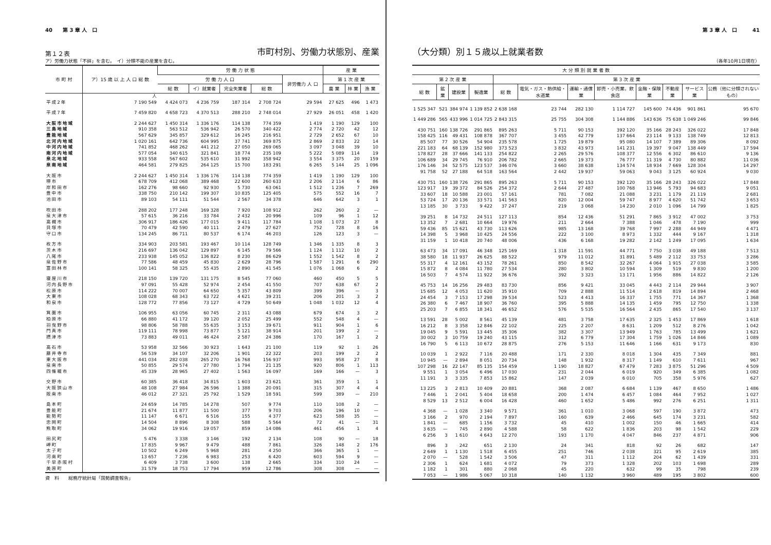40　　第 3 章 人　口
第１２表 市町村別、労働力状態別、産業
ア）労働力状態「不詳」を含む。　イ）分類不能の産業を含む。
| 市 町 村 | ア）15 歳 以 上 人 口 総 数 | 労 働 力 状 態 | | | | | 産 業 | | |
| --- | --- | --- | --- | --- | --- | --- | --- | --- | --- |
| | | 労 働 力 人 口 | | | | 非労働力 人 口 | 第 1 次 産 業 | | |
| | | 総 数 | イ）就業者 | 完全失業者 | 総 数 | | 農 業 | 林 業 | 漁 業 |
| | 人 | | | | | | | | |
| 平成2年 | 7 190 549 | 4 424 073 | 4 236 759 | 187 314 | 2 708 724 | 29 594 | 27 625 | 496 | 1 473 |
| 平成7年 | 7 459 820 | 4 658 723 | 4 370 513 | 288 210 | 2 748 014 | 27 929 | 26 051 | 458 | 1 420 |
| 大阪市地域 | 2 244 627 | 1 450 314 | 1 336 176 | 114 138 | 774 359 | 1 419 | 1 190 | 129 | 100 |
| 三島地域 | 910 358 | 563 512 | 536 942 | 26 570 | 340 422 | 2 774 | 2 720 | 42 | 12 |
| 豊能地域 | 567 629 | 345 857 | 329 612 | 16 245 | 216 951 | 2 729 | 2 652 | 67 | 10 |
| 北河内地域 | 1 020 161 | 642 736 | 604 995 | 37 741 | 369 875 | 2 869 | 2 833 | 22 | 14 |
| 中河内地域 | 741 852 | 468 262 | 441 212 | 27 050 | 269 065 | 3 097 | 3 048 | 39 | 10 |
| 南河内地域 | 577 054 | 340 615 | 321 841 | 18 774 | 235 109 | 5 222 | 5 089 | 114 | 19 |
| 泉北地域 | 933 558 | 567 602 | 535 610 | 31 992 | 358 942 | 3 554 | 3 375 | 20 | 159 |
| 泉南地域 | 464 581 | 279 825 | 264 125 | 15 700 | 183 291 | 6 265 | 5 144 | 25 | 1 096 |
| 大阪市 | 2 244 627 | 1 450 314 | 1 336 176 | 114 138 | 774 359 | 1 419 | 1 190 | 129 | 100 |
| 堺市 | 678 709 | 412 068 | 389 468 | 22 600 | 260 633 | 2 206 | 2 114 | 6 | 86 |
| 岸和田市 | 162 276 | 98 660 | 92 930 | 5 730 | 63 061 | 1 512 | 1 236 | 7 | 269 |
| 豊中市 | 338 750 | 210 142 | 199 307 | 10 835 | 125 405 | 575 | 552 | 16 | 7 |
| 池田市 | 89 103 | 54 111 | 51 544 | 2 567 | 34 378 | 646 | 642 | 3 | 1 |
| 吹田市 | 288 202 | 177 248 | 169 328 | 7 920 | 108 912 | 262 | 260 | 2 | — |
| 泉大津市 | 57 615 | 36 216 | 33 784 | 2 432 | 20 996 | 109 | 96 | 1 | 12 |
| 高槻市 | 306 917 | 186 426 | 177 015 | 9 411 | 117 784 | 1 108 | 1 073 | 27 | 8 |
| 貝塚市 | 70 479 | 42 590 | 40 111 | 2 479 | 27 627 | 752 | 728 | 8 | 16 |
| 守口市 | 134 245 | 86 711 | 80 537 | 6 174 | 46 203 | 126 | 123 | 3 | — |
| 枚方市 | 334 903 | 203 581 | 193 467 | 10 114 | 128 749 | 1 346 | 1 335 | 8 | 3 |
| 茨木市 | 216 697 | 136 042 | 129 897 | 6 145 | 79 566 | 1 124 | 1 112 | 10 | 2 |
| 八尾市 | 233 938 | 145 052 | 136 822 | 8 230 | 86 629 | 1 552 | 1 542 | 8 | 2 |
| 泉佐野市 | 77 586 | 48 459 | 45 830 | 2 629 | 28 796 | 1 587 | 1 291 | 6 | 290 |
| 富田林市 | 100 141 | 58 325 | 55 435 | 2 890 | 41 545 | 1 076 | 1 068 | 6 | 2 |
| 寝屋川市 | 218 150 | 139 720 | 131 175 | 8 545 | 77 060 | 460 | 450 | 5 | 5 |
| 河内長野市 | 97 091 | 55 428 | 52 974 | 2 454 | 41 550 | 707 | 638 | 67 | 2 |
| 松原市 | 114 222 | 70 007 | 64 650 | 5 357 | 43 809 | 399 | 396 | — | 3 |
| 大東市 | 108 028 | 68 343 | 63 722 | 4 621 | 39 231 | 206 | 201 | 3 | 2 |
| 和泉市 | 128 772 | 77 856 | 73 127 | 4 729 | 50 649 | 1 048 | 1 032 | 12 | 4 |
| 箕面市 | 106 955 | 63 056 | 60 745 | 2 311 | 43 088 | 679 | 674 | 3 | 2 |
| 柏原市 | 66 880 | 41 172 | 39 120 | 2 052 | 25 499 | 552 | 548 | 4 | — |
| 羽曳野市 | 98 806 | 58 788 | 55 635 | 3 153 | 39 671 | 911 | 904 | 1 | 6 |
| 門真市 | 119 111 | 78 998 | 73 877 | 5 121 | 38 914 | 201 | 199 | 2 | — |
| 摂津市 | 73 883 | 49 011 | 46 424 | 2 587 | 24 386 | 170 | 167 | 1 | 2 |
| 高石市 | 53 958 | 32 566 | 30 923 | 1 643 | 21 100 | 119 | 92 | 1 | 26 |
| 藤井寺市 | 56 539 | 34 107 | 32 206 | 1 901 | 22 322 | 203 | 199 | 2 | 2 |
| 東大阪市 | 441 034 | 282 038 | 265 270 | 16 768 | 156 937 | 993 | 958 | 27 | 8 |
| 泉南市 | 50 855 | 29 574 | 27 780 | 1 794 | 21 135 | 920 | 806 | 1 | 113 |
| 四條畷市 | 45 339 | 28 965 | 27 402 | 1 563 | 16 097 | 169 | 166 | — | 3 |
| 交野市 | 60 385 | 36 418 | 34 815 | 1 603 | 23 621 | 361 | 359 | 1 | 1 |
| 大阪狭山市 | 48 108 | 27 984 | 26 596 | 1 388 | 20 091 | 315 | 307 | 4 | 4 |
| 阪南市 | 46 012 | 27 321 | 25 792 | 1 529 | 18 591 | 599 | 389 | — | 210 |
| 島本町 | 24 659 | 14 785 | 14 278 | 507 | 9 774 | 110 | 108 | 2 | — |
| 豊能町 | 21 674 | 11 877 | 11 500 | 377 | 9 703 | 206 | 196 | 10 | — |
| 能勢町 | 11 147 | 6 671 | 6 516 | 155 | 4 377 | 623 | 588 | 35 | — |
| 忠岡町 | 14 504 | 8 896 | 8 308 | 588 | 5 564 | 72 | 41 | — | 31 |
| 熊取町 | 34 062 | 19 916 | 19 057 | 859 | 14 086 | 461 | 456 | 1 | 4 |
| 田尻町 | 5 476 | 3 338 | 3 146 | 192 | 2 134 | 108 | 90 | — | 18 |
| 岬町 | 17 835 | 9 967 | 9 479 | 488 | 7 861 | 326 | 148 | 2 | 176 |
| 太子町 | 10 502 | 6 249 | 5 968 | 281 | 4 250 | 366 | 365 | 1 | — |
| 河南町 | 13 657 | 7 236 | 6 983 | 253 | 6 420 | 603 | 594 | 9 | — |
| 千早赤阪村 | 6 409 | 3 738 | 3 600 | 138 | 2 665 | 334 | 310 | 24 | — |
| 美原町 | 31 579 | 18 753 | 17 794 | 959 | 12 786 | 308 | 308 | — | — |
資　料　　総務庁統計局「国勢調査報告」
第 3 章 人　口　　　41
（大分類）別１５歳以上就業者数
（各年10月1日現在）
| 大 分 類 別 就 業 者 数 | | | | | | | | | | | |
| --- | --- | --- | --- | --- | --- | --- | --- | --- | --- | --- | --- |
| 第 2 次 産 業 | | | | 第 3 次 産 業 | | | | | | | |
| 総 数 | 鉱 業 | 建設業 | 製造業 | 総 数 | 電気・ガス・熱供給・水道業 | 運輸・通信業 | 卸売・小売業、飲食店 | 金融・保険業 | 不動産業 | サービス業 | 公務（他に分類されないもの） |
| 1 525 347 | 521 | 384 974 | 1 139 852 | 2 638 168 | 23 744 | 282 130 | 1 114 727 | 145 600 | 74 436 | 901 861 | 95 670 |
| 1 449 286 | 565 | 433 996 | 1 014 725 | 2 843 315 | 25 755 | 304 308 | 1 144 886 | 143 636 | 75 638 | 1 049 246 | 99 846 |
| 430 751 | 160 | 138 726 | 291 865 | 895 263 | 5 711 | 90 153 | 392 120 | 35 166 | 28 243 | 326 022 | 17 848 |
| 158 425 | 116 | 49 431 | 108 878 | 367 707 | 3 455 | 42 779 | 137 664 | 23 114 | 9 133 | 138 749 | 12 813 |
| 85 507 | 77 | 30 526 | 54 904 | 235 578 | 1 725 | 19 879 | 95 080 | 14 107 | 7 389 | 89 306 | 8 092 |
| 221 183 | 64 | 68 139 | 152 980 | 373 523 | 3 832 | 43 973 | 141 231 | 19 397 | 9 047 | 138 449 | 17 594 |
| 178 827 | 28 | 37 666 | 141 133 | 254 822 | 2 265 | 29 576 | 108 377 | 12 556 | 6 302 | 86 610 | 9 136 |
| 106 689 | 34 | 29 745 | 76 910 | 206 782 | 2 665 | 19 373 | 76 777 | 11 319 | 4 730 | 80 882 | 11 036 |
| 176 146 | 34 | 52 575 | 123 537 | 346 076 | 3 660 | 38 638 | 134 574 | 18 934 | 7 669 | 128 304 | 14 297 |
| 91 758 | 52 | 27 188 | 64 518 | 163 564 | 2 442 | 19 937 | 59 063 | 9 043 | 3 125 | 60 924 | 9 030 |
| 430 751 | 160 | 138 726 | 291 865 | 895 263 | 5 711 | 90 153 | 392 120 | 35 166 | 28 243 | 326 022 | 17 848 |
| 123 917 | 19 | 39 372 | 84 526 | 254 372 | 2 644 | 27 487 | 100 768 | 13 946 | 5 793 | 94 683 | 9 051 |
| 33 607 | 18 | 10 588 | 23 001 | 57 161 | 781 | 7 082 | 21 088 | 3 231 | 1 179 | 21 119 | 2 681 |
| 53 724 | 17 | 20 136 | 33 571 | 141 563 | 820 | 12 004 | 59 747 | 8 977 | 4 620 | 51 742 | 3 653 |
| 13 185 | 30 | 3 733 | 9 422 | 37 247 | 219 | 3 068 | 14 230 | 2 010 | 1 096 | 14 799 | 1 825 |
| 39 251 | 8 | 14 732 | 24 511 | 127 113 | 854 | 12 436 | 51 291 | 7 865 | 3 912 | 47 002 | 3 753 |
| 13 352 | 7 | 2 681 | 10 664 | 19 976 | 211 | 2 664 | 7 388 | 1 046 | 478 | 7 190 | 999 |
| 59 436 | 85 | 15 621 | 43 730 | 113 626 | 985 | 13 168 | 39 768 | 7 997 | 2 288 | 44 949 | 4 471 |
| 14 398 | 5 | 3 968 | 10 425 | 24 556 | 222 | 3 100 | 8 973 | 1 332 | 444 | 9 167 | 1 318 |
| 31 159 | 1 | 10 418 | 20 740 | 48 006 | 436 | 6 168 | 19 282 | 2 142 | 1 249 | 17 095 | 1 634 |
| 63 473 | 34 | 17 091 | 46 348 | 125 169 | 1 318 | 11 591 | 44 771 | 7 750 | 3 038 | 49 188 | 7 513 |
| 38 580 | 18 | 11 937 | 26 625 | 88 522 | 979 | 11 012 | 31 891 | 5 489 | 2 112 | 33 753 | 3 286 |
| 55 317 | 4 | 12 161 | 43 152 | 78 261 | 850 | 8 542 | 32 267 | 4 064 | 1 915 | 27 038 | 3 585 |
| 15 872 | 8 | 4 084 | 11 780 | 27 534 | 280 | 3 802 | 10 594 | 1 309 | 519 | 9 830 | 1 200 |
| 16 503 | 7 | 4 574 | 11 922 | 36 676 | 392 | 3 323 | 13 171 | 1 956 | 886 | 14 822 | 2 126 |
| 45 753 | 14 | 16 256 | 29 483 | 83 730 | 856 | 9 421 | 33 045 | 4 443 | 2 114 | 29 944 | 3 907 |
| 15 685 | 12 | 4 053 | 11 620 | 35 910 | 709 | 2 888 | 11 514 | 2 618 | 819 | 14 894 | 2 468 |
| 24 454 | 3 | 7 153 | 17 298 | 39 534 | 523 | 4 413 | 16 337 | 1 755 | 771 | 14 367 | 1 368 |
| 26 380 | 6 | 7 467 | 18 907 | 36 760 | 395 | 5 888 | 14 135 | 1 459 | 795 | 12 750 | 1 338 |
| 25 203 | 7 | 6 855 | 18 341 | 46 652 | 576 | 5 535 | 16 564 | 2 435 | 865 | 17 540 | 3 137 |
| 13 591 | 28 | 5 002 | 8 561 | 45 139 | 481 | 3 758 | 17 635 | 2 325 | 1 453 | 17 869 | 1 618 |
| 16 212 | 8 | 3 358 | 12 846 | 22 102 | 225 | 2 207 | 8 631 | 1 209 | 512 | 8 276 | 1 042 |
| 19 045 | 9 | 5 591 | 13 445 | 35 306 | 382 | 3 307 | 13 949 | 1 763 | 785 | 13 499 | 1 621 |
| 30 002 | 3 | 10 759 | 19 240 | 43 115 | 312 | 6 779 | 17 304 | 1 759 | 1 026 | 14 846 | 1 089 |
| 16 790 | 5 | 6 113 | 10 672 | 28 875 | 276 | 5 153 | 11 646 | 1 166 | 631 | 9 173 | 830 |
| 10 039 | 1 | 2 922 | 7 116 | 20 488 | 171 | 2 330 | 8 018 | 1 304 | 435 | 7 349 | 881 |
| 10 945 | — | 2 894 | 8 051 | 20 734 | 148 | 1 932 | 8 317 | 1 149 | 610 | 7 611 | 967 |
| 107 298 | 16 | 22 147 | 85 135 | 154 459 | 1 190 | 18 827 | 67 479 | 7 283 | 3 875 | 51 296 | 4 509 |
| 9 551 | 1 | 3 054 | 6 496 | 17 030 | 231 | 2 044 | 6 019 | 920 | 349 | 6 385 | 1 082 |
| 11 191 | 3 | 3 335 | 7 853 | 15 862 | 147 | 2 039 | 6 010 | 705 | 358 | 5 976 | 627 |
| 13 225 | 3 | 2 813 | 10 409 | 20 881 | 368 | 2 087 | 6 684 | 1 139 | 467 | 8 650 | 1 486 |
| 7 446 | 1 | 2 041 | 5 404 | 18 658 | 200 | 1 474 | 6 457 | 1 084 | 464 | 7 952 | 1 027 |
| 8 529 | 13 | 2 512 | 6 004 | 16 428 | 460 | 1 652 | 5 486 | 992 | 276 | 6 251 | 1 311 |
| 4 368 | — | 1 028 | 3 340 | 9 571 | 361 | 1 010 | 3 068 | 597 | 190 | 3 872 | 473 |
| 3 166 | 2 | 970 | 2 194 | 7 897 | 160 | 639 | 2 466 | 645 | 174 | 3 231 | 582 |
| 1 841 | — | 685 | 1 156 | 3 732 | 45 | 410 | 1 002 | 150 | 46 | 1 665 | 414 |
| 3 635 | — | 745 | 2 890 | 4 588 | 58 | 622 | 1 836 | 203 | 98 | 1 542 | 229 |
| 6 256 | 3 | 1 610 | 4 643 | 12 270 | 193 | 1 170 | 4 047 | 846 | 237 | 4 871 | 906 |
| 896 | 3 | 242 | 651 | 2 130 | 24 | 341 | 818 | 92 | 26 | 682 | 147 |
| 2 649 | 1 | 1 130 | 1 518 | 6 455 | 251 | 746 | 2 038 | 321 | 95 | 2 619 | 385 |
| 2 070 | — | 528 | 1 542 | 3 506 | 47 | 311 | 1 112 | 204 | 62 | 1 439 | 331 |
| 2 306 | 1 | 624 | 1 681 | 4 072 | 79 | 373 | 1 328 | 202 | 103 | 1 698 | 289 |
| 1 182 | 1 | 301 | 880 | 2 068 | 45 | 220 | 632 | 99 | 35 | 798 | 239 |
| 7 053 | — | 1 986 | 5 067 | 10 318 | 140 | 1 132 | 3 960 | 489 | 195 | 3 802 | 600 |